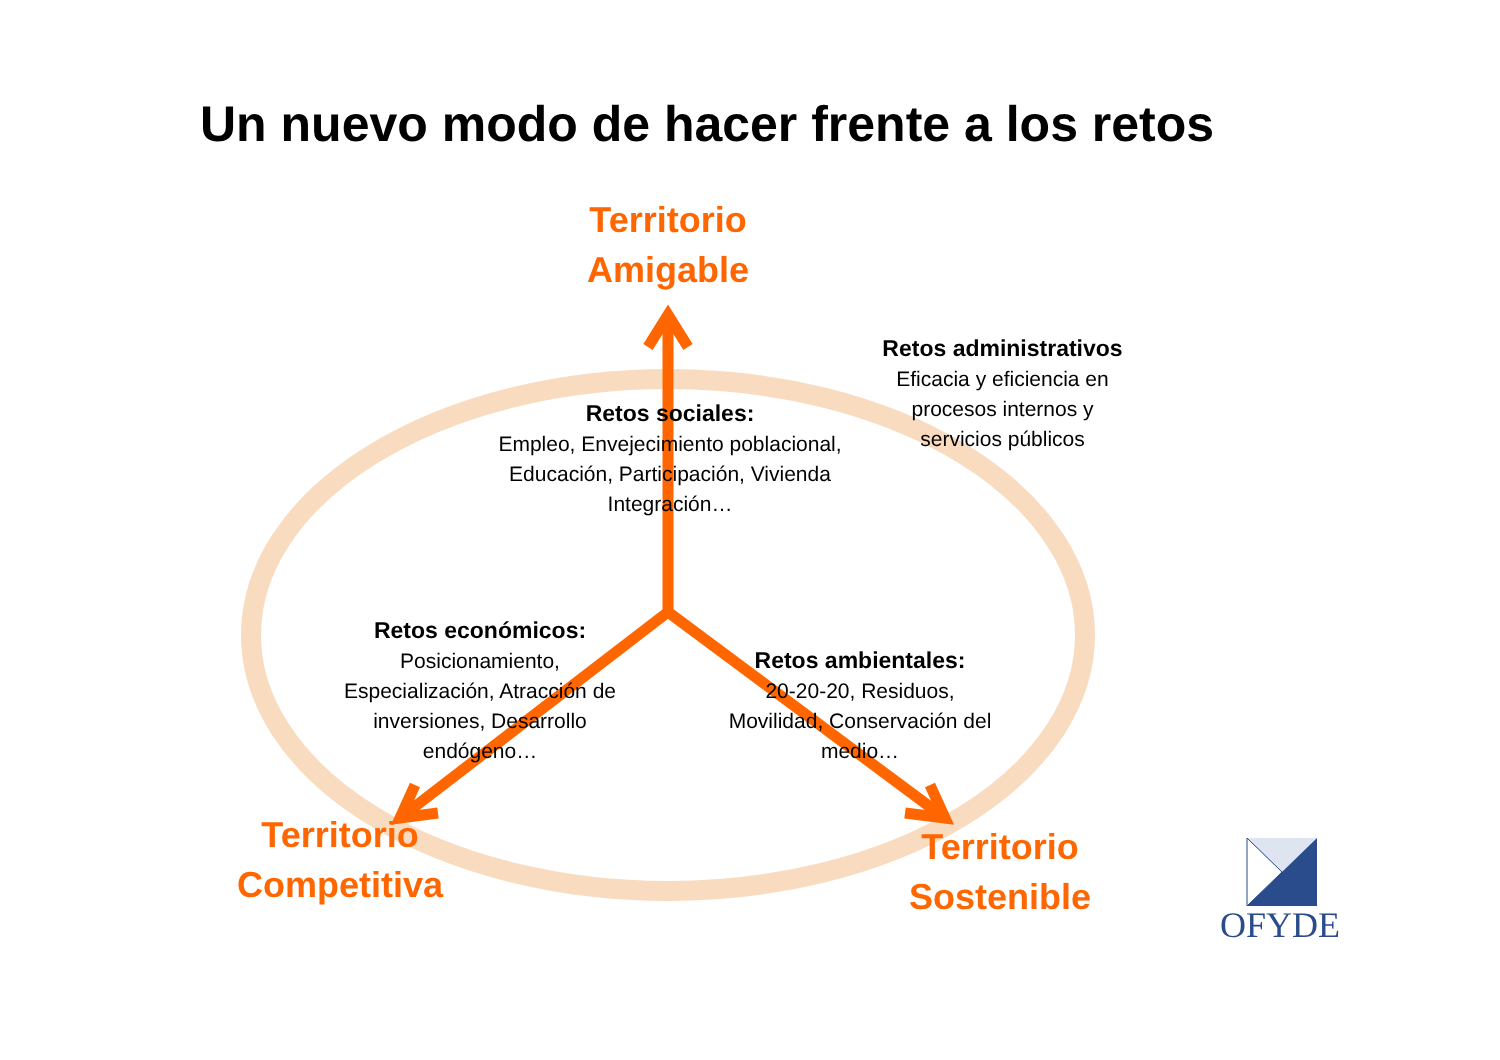Un nuevo modo de hacer frente a los retos
Territorio
Amigable
Territorio
Competitiva
Territorio
Sostenible
Retos sociales:
Empleo, Envejecimiento poblacional, Educación, Participación, Vivienda Integración…
Retos administrativos
Eficacia y eficiencia en procesos internos y servicios públicos
Retos económicos:
Posicionamiento, Especialización, Atracción de inversiones, Desarrollo endógeno…
Retos ambientales:
20-20-20, Residuos, Movilidad, Conservación del medio…
OFYDE